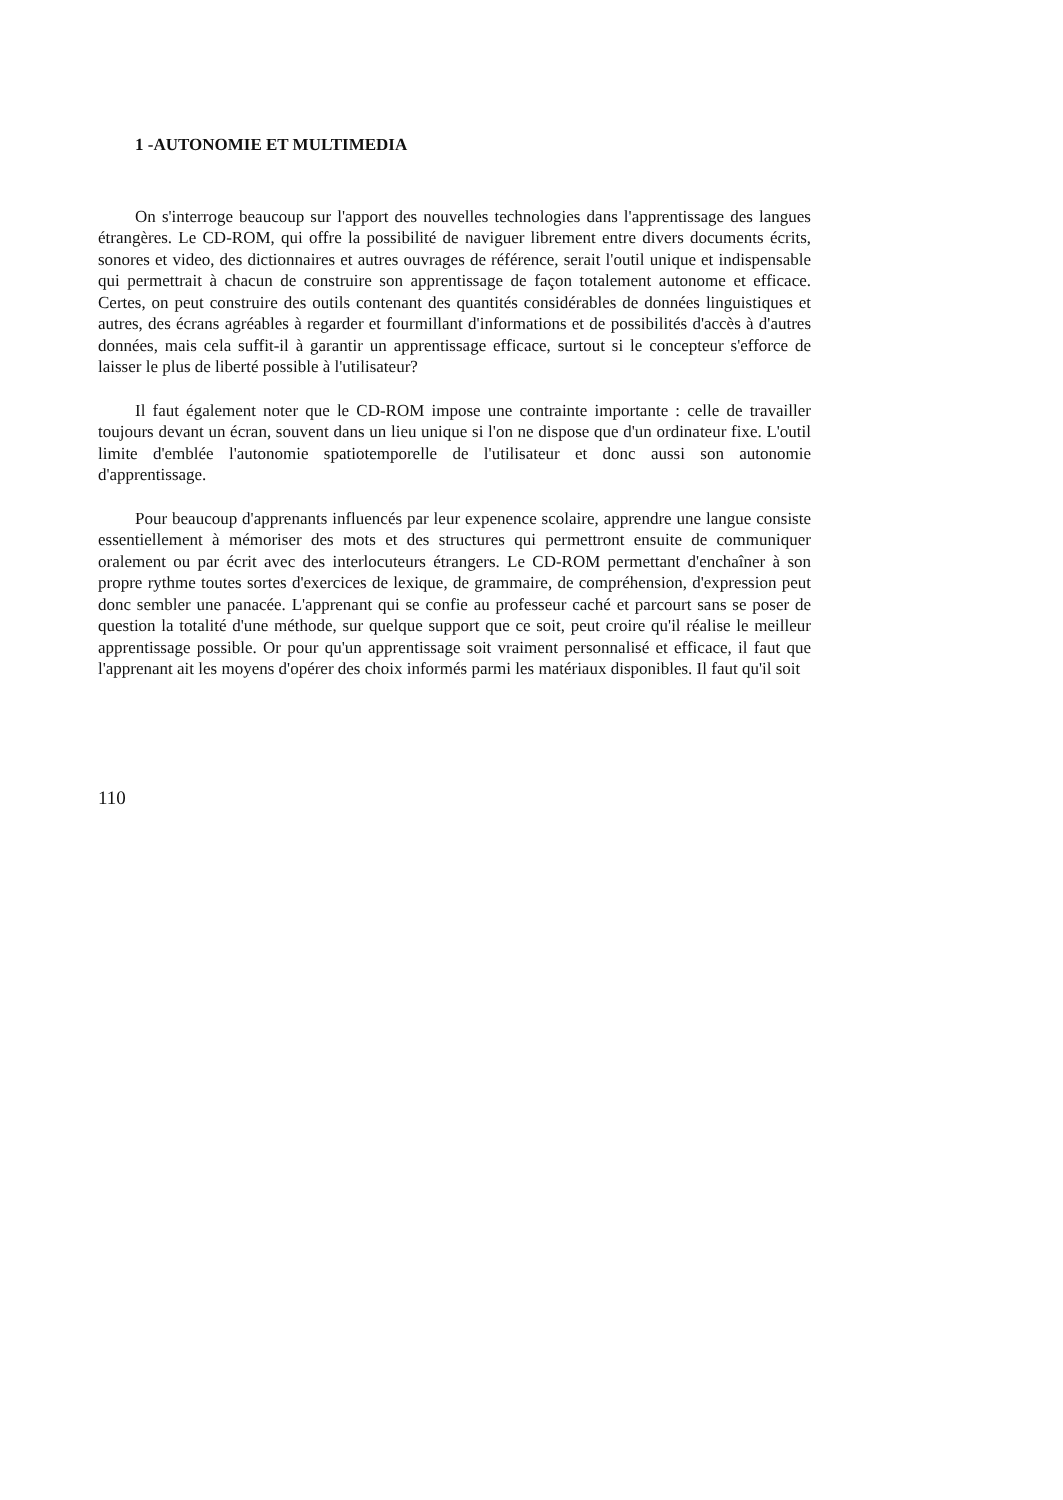1 -AUTONOMIE ET MULTIMEDIA
On s'interroge beaucoup sur l'apport des nouvelles technologies dans l'apprentissage des langues étrangères. Le CD-ROM, qui offre la possibilité de naviguer librement entre divers documents écrits, sonores et video, des dictionnaires et autres ouvrages de référence, serait l'outil unique et indispensable qui permettrait à chacun de construire son apprentissage de façon totalement autonome et efficace. Certes, on peut construire des outils contenant des quantités considérables de données linguistiques et autres, des écrans agréables à regarder et fourmillant d'informations et de possibilités d'accès à d'autres données, mais cela suffit-il à garantir un apprentissage efficace, surtout si le concepteur s'efforce de laisser le plus de liberté possible à l'utilisateur?
Il faut également noter que le CD-ROM impose une contrainte importante : celle de travailler toujours devant un écran, souvent dans un lieu unique si l'on ne dispose que d'un ordinateur fixe. L'outil limite d'emblée l'autonomie spatiotemporelle de l'utilisateur et donc aussi son autonomie d'apprentissage.
Pour beaucoup d'apprenants influencés par leur expenence scolaire, apprendre une langue consiste essentiellement à mémoriser des mots et des structures qui permettront ensuite de communiquer oralement ou par écrit avec des interlocuteurs étrangers. Le CD-ROM permettant d'enchaîner à son propre rythme toutes sortes d'exercices de lexique, de grammaire, de compréhension, d'expression peut donc sembler une panacée. L'apprenant qui se confie au professeur caché et parcourt sans se poser de question la totalité d'une méthode, sur quelque support que ce soit, peut croire qu'il réalise le meilleur apprentissage possible. Or pour qu'un apprentissage soit vraiment personnalisé et efficace, il faut que l'apprenant ait les moyens d'opérer des choix informés parmi les matériaux disponibles. Il faut qu'il soit
110